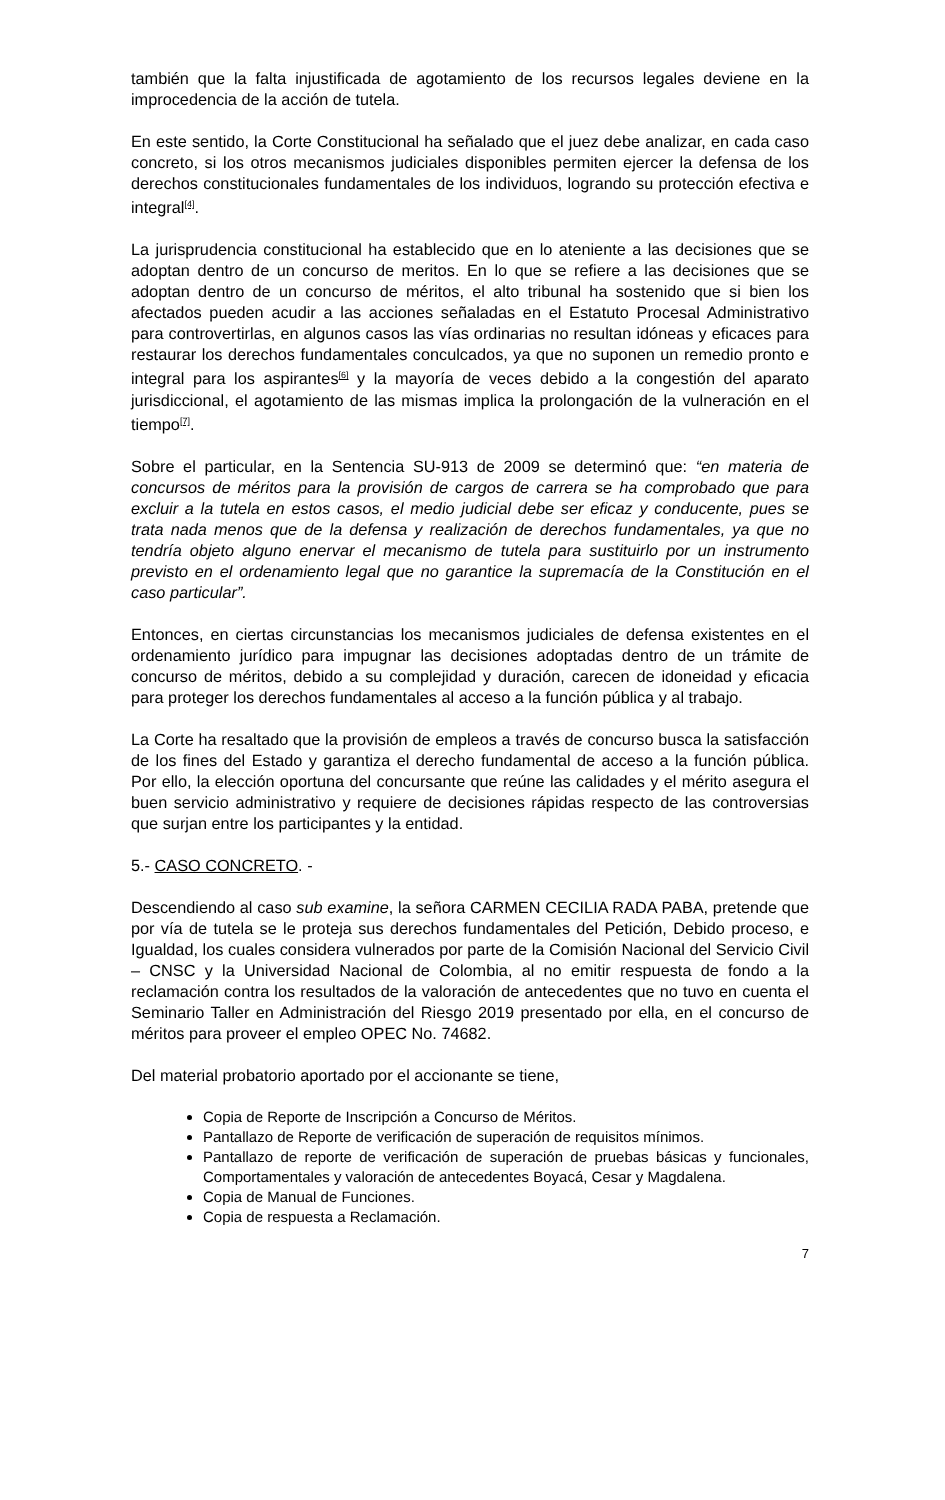también que la falta injustificada de agotamiento de los recursos legales deviene en la improcedencia de la acción de tutela.
En este sentido, la Corte Constitucional ha señalado que el juez debe analizar, en cada caso concreto, si los otros mecanismos judiciales disponibles permiten ejercer la defensa de los derechos constitucionales fundamentales de los individuos, logrando su protección efectiva e integral<sup>[4]</sup>.
La jurisprudencia constitucional ha establecido que en lo ateniente a las decisiones que se adoptan dentro de un concurso de meritos. En lo que se refiere a las decisiones que se adoptan dentro de un concurso de méritos, el alto tribunal ha sostenido que si bien los afectados pueden acudir a las acciones señaladas en el Estatuto Procesal Administrativo para controvertirlas, en algunos casos las vías ordinarias no resultan idóneas y eficaces para restaurar los derechos fundamentales conculcados, ya que no suponen un remedio pronto e integral para los aspirantes<sup>[6]</sup> y la mayoría de veces debido a la congestión del aparato jurisdiccional, el agotamiento de las mismas implica la prolongación de la vulneración en el tiempo<sup>[7]</sup>.
Sobre el particular, en la Sentencia SU-913 de 2009 se determinó que: “en materia de concursos de méritos para la provisión de cargos de carrera se ha comprobado que para excluir a la tutela en estos casos, el medio judicial debe ser eficaz y conducente, pues se trata nada menos que de la defensa y realización de derechos fundamentales, ya que no tendría objeto alguno enervar el mecanismo de tutela para sustituirlo por un instrumento previsto en el ordenamiento legal que no garantice la supremacía de la Constitución en el caso particular”.
Entonces, en ciertas circunstancias los mecanismos judiciales de defensa existentes en el ordenamiento jurídico para impugnar las decisiones adoptadas dentro de un trámite de concurso de méritos, debido a su complejidad y duración, carecen de idoneidad y eficacia para proteger los derechos fundamentales al acceso a la función pública y al trabajo.
La Corte ha resaltado que la provisión de empleos a través de concurso busca la satisfacción de los fines del Estado y garantiza el derecho fundamental de acceso a la función pública. Por ello, la elección oportuna del concursante que reúne las calidades y el mérito asegura el buen servicio administrativo y requiere de decisiones rápidas respecto de las controversias que surjan entre los participantes y la entidad.
5.- CASO CONCRETO. -
Descendiendo al caso sub examine, la señora CARMEN CECILIA RADA PABA, pretende que por vía de tutela se le proteja sus derechos fundamentales del Petición, Debido proceso, e Igualdad, los cuales considera vulnerados por parte de la Comisión Nacional del Servicio Civil – CNSC y la Universidad Nacional de Colombia, al no emitir respuesta de fondo a la reclamación contra los resultados de la valoración de antecedentes que no tuvo en cuenta el Seminario Taller en Administración del Riesgo 2019 presentado por ella, en el concurso de méritos para proveer el empleo OPEC No. 74682.
Del material probatorio aportado por el accionante se tiene,
Copia de Reporte de Inscripción a Concurso de Méritos.
Pantallazo de Reporte de verificación de superación de requisitos mínimos.
Pantallazo de reporte de verificación de superación de pruebas básicas y funcionales, Comportamentales y valoración de antecedentes Boyacá, Cesar y Magdalena.
Copia de Manual de Funciones.
Copia de respuesta a Reclamación.
7